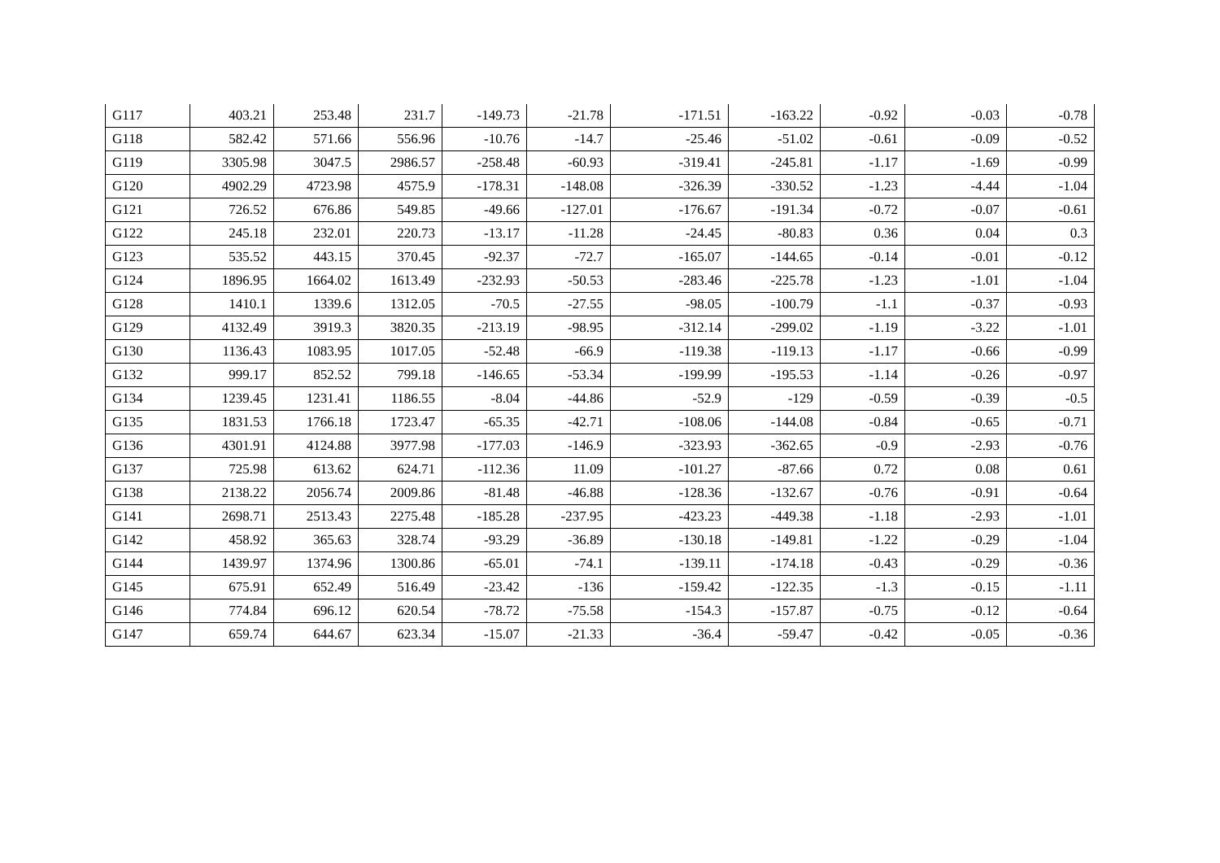| G117 | 403.21 | 253.48 | 231.7 | -149.73 | -21.78 | -171.51 | -163.22 | -0.92 | -0.03 | -0.78 |
| G118 | 582.42 | 571.66 | 556.96 | -10.76 | -14.7 | -25.46 | -51.02 | -0.61 | -0.09 | -0.52 |
| G119 | 3305.98 | 3047.5 | 2986.57 | -258.48 | -60.93 | -319.41 | -245.81 | -1.17 | -1.69 | -0.99 |
| G120 | 4902.29 | 4723.98 | 4575.9 | -178.31 | -148.08 | -326.39 | -330.52 | -1.23 | -4.44 | -1.04 |
| G121 | 726.52 | 676.86 | 549.85 | -49.66 | -127.01 | -176.67 | -191.34 | -0.72 | -0.07 | -0.61 |
| G122 | 245.18 | 232.01 | 220.73 | -13.17 | -11.28 | -24.45 | -80.83 | 0.36 | 0.04 | 0.3 |
| G123 | 535.52 | 443.15 | 370.45 | -92.37 | -72.7 | -165.07 | -144.65 | -0.14 | -0.01 | -0.12 |
| G124 | 1896.95 | 1664.02 | 1613.49 | -232.93 | -50.53 | -283.46 | -225.78 | -1.23 | -1.01 | -1.04 |
| G128 | 1410.1 | 1339.6 | 1312.05 | -70.5 | -27.55 | -98.05 | -100.79 | -1.1 | -0.37 | -0.93 |
| G129 | 4132.49 | 3919.3 | 3820.35 | -213.19 | -98.95 | -312.14 | -299.02 | -1.19 | -3.22 | -1.01 |
| G130 | 1136.43 | 1083.95 | 1017.05 | -52.48 | -66.9 | -119.38 | -119.13 | -1.17 | -0.66 | -0.99 |
| G132 | 999.17 | 852.52 | 799.18 | -146.65 | -53.34 | -199.99 | -195.53 | -1.14 | -0.26 | -0.97 |
| G134 | 1239.45 | 1231.41 | 1186.55 | -8.04 | -44.86 | -52.9 | -129 | -0.59 | -0.39 | -0.5 |
| G135 | 1831.53 | 1766.18 | 1723.47 | -65.35 | -42.71 | -108.06 | -144.08 | -0.84 | -0.65 | -0.71 |
| G136 | 4301.91 | 4124.88 | 3977.98 | -177.03 | -146.9 | -323.93 | -362.65 | -0.9 | -2.93 | -0.76 |
| G137 | 725.98 | 613.62 | 624.71 | -112.36 | 11.09 | -101.27 | -87.66 | 0.72 | 0.08 | 0.61 |
| G138 | 2138.22 | 2056.74 | 2009.86 | -81.48 | -46.88 | -128.36 | -132.67 | -0.76 | -0.91 | -0.64 |
| G141 | 2698.71 | 2513.43 | 2275.48 | -185.28 | -237.95 | -423.23 | -449.38 | -1.18 | -2.93 | -1.01 |
| G142 | 458.92 | 365.63 | 328.74 | -93.29 | -36.89 | -130.18 | -149.81 | -1.22 | -0.29 | -1.04 |
| G144 | 1439.97 | 1374.96 | 1300.86 | -65.01 | -74.1 | -139.11 | -174.18 | -0.43 | -0.29 | -0.36 |
| G145 | 675.91 | 652.49 | 516.49 | -23.42 | -136 | -159.42 | -122.35 | -1.3 | -0.15 | -1.11 |
| G146 | 774.84 | 696.12 | 620.54 | -78.72 | -75.58 | -154.3 | -157.87 | -0.75 | -0.12 | -0.64 |
| G147 | 659.74 | 644.67 | 623.34 | -15.07 | -21.33 | -36.4 | -59.47 | -0.42 | -0.05 | -0.36 |